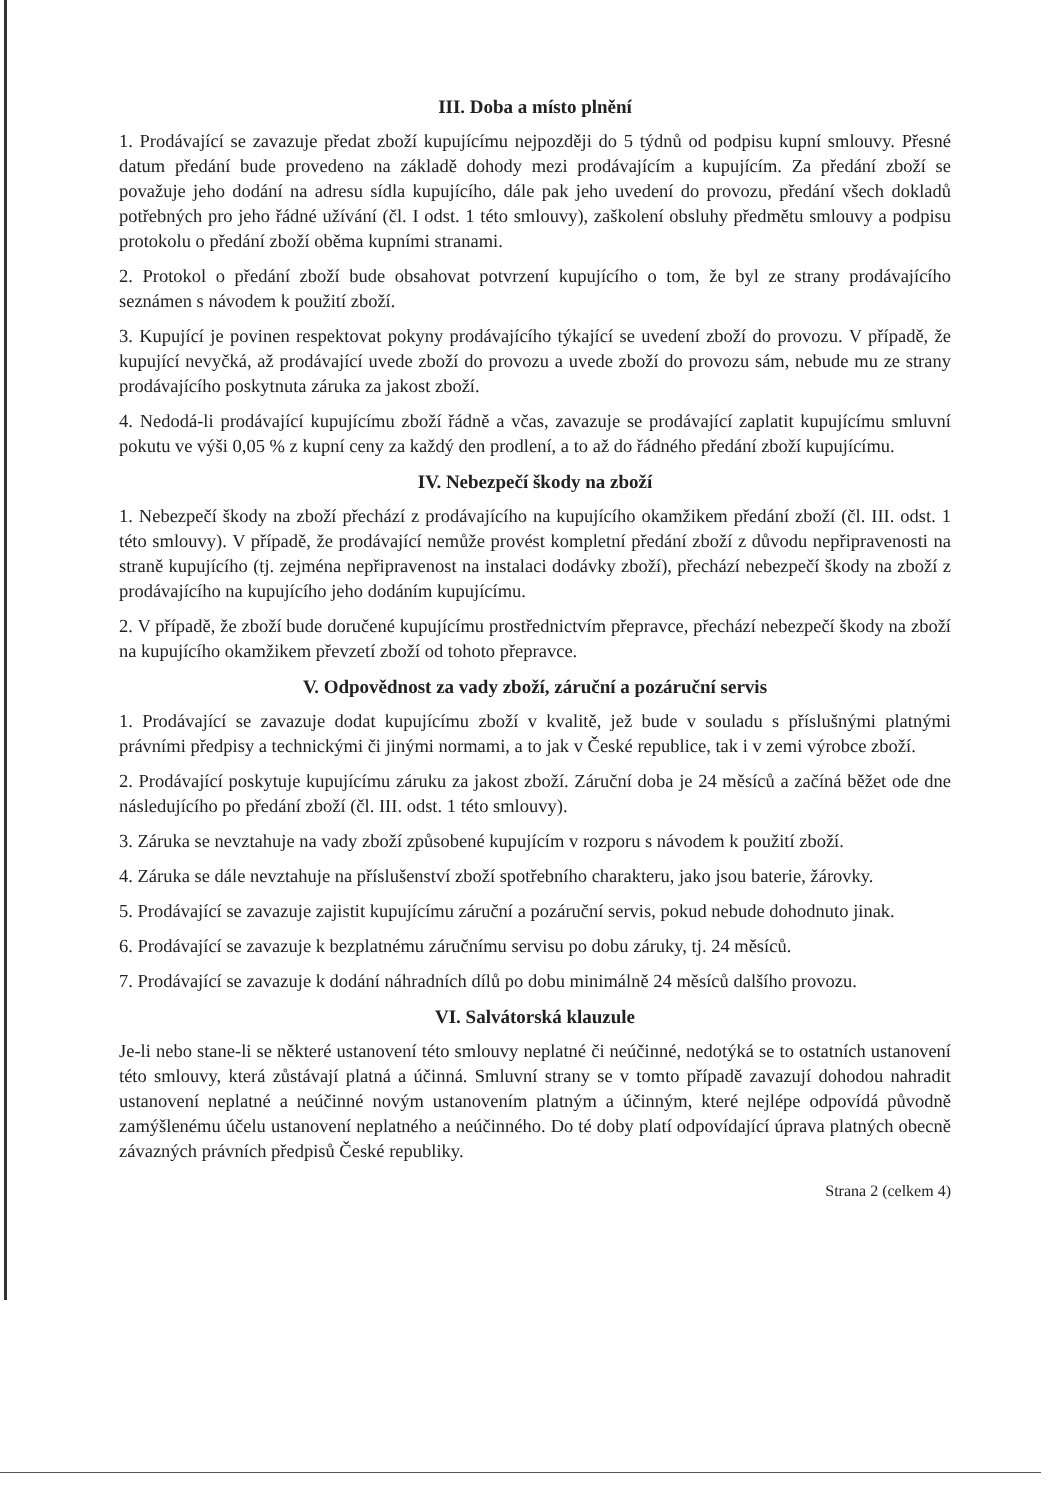III. Doba a místo plnění
1. Prodávající se zavazuje předat zboží kupujícímu nejpozději do 5 týdnů od podpisu kupní smlouvy. Přesné datum předání bude provedeno na základě dohody mezi prodávajícím a kupujícím. Za předání zboží se považuje jeho dodání na adresu sídla kupujícího, dále pak jeho uvedení do provozu, předání všech dokladů potřebných pro jeho řádné užívání (čl. I odst. 1 této smlouvy), zaškolení obsluhy předmětu smlouvy a podpisu protokolu o předání zboží oběma kupními stranami.
2. Protokol o předání zboží bude obsahovat potvrzení kupujícího o tom, že byl ze strany prodávajícího seznámen s návodem k použití zboží.
3. Kupující je povinen respektovat pokyny prodávajícího týkající se uvedení zboží do provozu. V případě, že kupující nevyčká, až prodávající uvede zboží do provozu a uvede zboží do provozu sám, nebude mu ze strany prodávajícího poskytnuta záruka za jakost zboží.
4. Nedodá-li prodávající kupujícímu zboží řádně a včas, zavazuje se prodávající zaplatit kupujícímu smluvní pokutu ve výši 0,05 % z kupní ceny za každý den prodlení, a to až do řádného předání zboží kupujícímu.
IV. Nebezpečí škody na zboží
1. Nebezpečí škody na zboží přechází z prodávajícího na kupujícího okamžikem předání zboží (čl. III. odst. 1 této smlouvy). V případě, že prodávající nemůže provést kompletní předání zboží z důvodu nepřipravenosti na straně kupujícího (tj. zejména nepřipravenost na instalaci dodávky zboží), přechází nebezpečí škody na zboží z prodávajícího na kupujícího jeho dodáním kupujícímu.
2. V případě, že zboží bude doručené kupujícímu prostřednictvím přepravce, přechází nebezpečí škody na zboží na kupujícího okamžikem převzetí zboží od tohoto přepravce.
V. Odpovědnost za vady zboží, záruční a pozáruční servis
1. Prodávající se zavazuje dodat kupujícímu zboží v kvalitě, jež bude v souladu s příslušnými platnými právními předpisy a technickými či jinými normami, a to jak v České republice, tak i v zemi výrobce zboží.
2. Prodávající poskytuje kupujícímu záruku za jakost zboží. Záruční doba je 24 měsíců a začíná běžet ode dne následujícího po předání zboží (čl. III. odst. 1 této smlouvy).
3. Záruka se nevztahuje na vady zboží způsobené kupujícím v rozporu s návodem k použití zboží.
4. Záruka se dále nevztahuje na příslušenství zboží spotřebního charakteru, jako jsou baterie, žárovky.
5. Prodávající se zavazuje zajistit kupujícímu záruční a pozáruční servis, pokud nebude dohodnuto jinak.
6. Prodávající se zavazuje k bezplatnému záručnímu servisu po dobu záruky, tj. 24 měsíců.
7. Prodávající se zavazuje k dodání náhradních dílů po dobu minimálně 24 měsíců dalšího provozu.
VI. Salvátorská klauzule
Je-li nebo stane-li se některé ustanovení této smlouvy neplatné či neúčinné, nedotýká se to ostatních ustanovení této smlouvy, která zůstávají platná a účinná. Smluvní strany se v tomto případě zavazují dohodou nahradit ustanovení neplatné a neúčinné novým ustanovením platným a účinným, které nejlépe odpovídá původně zamýšlenému účelu ustanovení neplatného a neúčinného. Do té doby platí odpovídající úprava platných obecně závazných právních předpisů České republiky.
Strana 2 (celkem 4)